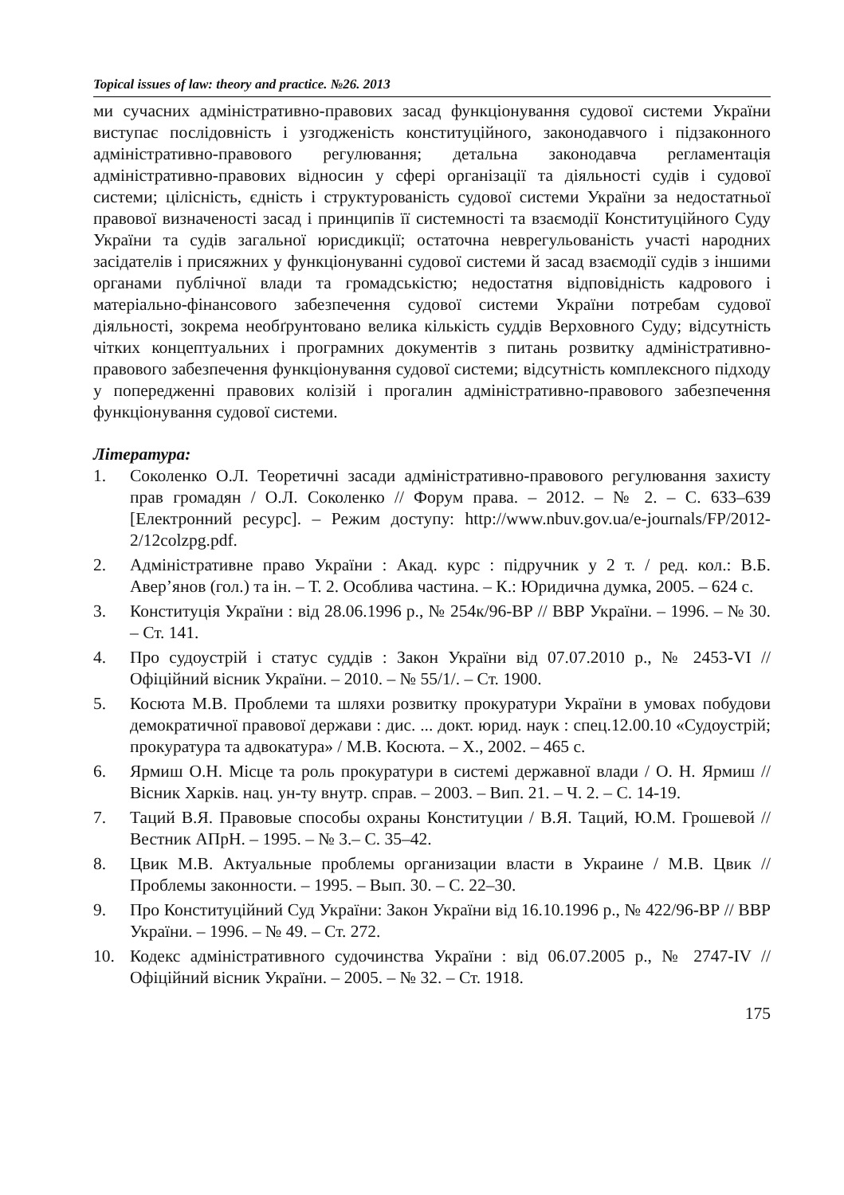Topical issues of law: theory and practice. №26. 2013
ми сучасних адміністративно-правових засад функціонування судової системи України виступає послідовність і узгодженість конституційного, законодавчого і підзаконного адміністративно-правового регулювання; детальна законодавча регламентація адміністративно-правових відносин у сфері організації та діяльності судів і судової системи; цілісність, єдність і структурованість судової системи України за недостатньої правової визначеності засад і принципів її системності та взаємодії Конституційного Суду України та судів загальної юрисдикції; остаточна неврегульованість участі народних засідателів і присяжних у функціонуванні судової системи й засад взаємодії судів з іншими органами публічної влади та громадськістю; недостатня відповідність кадрового і матеріально-фінансового забезпечення судової системи України потребам судової діяльності, зокрема необґрунтовано велика кількість суддів Верховного Суду; відсутність чітких концептуальних і програмних документів з питань розвитку адміністративно-правового забезпечення функціонування судової системи; відсутність комплексного підходу у попередженні правових колізій і прогалин адміністративно-правового забезпечення функціонування судової системи.
Література:
1. Соколенко О.Л. Теоретичні засади адміністративно-правового регулювання захисту прав громадян / О.Л. Соколенко // Форум права. – 2012. – № 2. – С. 633–639 [Електронний ресурс]. – Режим доступу: http://www.nbuv.gov.ua/e-journals/FP/2012-2/12colzpg.pdf.
2. Адміністративне право України : Акад. курс : підручник у 2 т. / ред. кол.: В.Б. Авер’янов (гол.) та ін. – Т. 2. Особлива частина. – К.: Юридична думка, 2005. – 624 с.
3. Конституція України : від 28.06.1996 р., № 254к/96-ВР // ВВР України. – 1996. – № 30. – Ст. 141.
4. Про судоустрій і статус суддів : Закон України від 07.07.2010 р., № 2453-VI // Офіційний вісник України. – 2010. – № 55/1/. – Ст. 1900.
5. Косюта М.В. Проблеми та шляхи розвитку прокуратури України в умовах побудови демократичної правової держави : дис. ... докт. юрид. наук : спец.12.00.10 «Судоустрій; прокуратура та адвокатура» / М.В. Косюта. – Х., 2002. – 465 с.
6. Ярмиш О.Н. Місце та роль прокуратури в системі державної влади / О. Н. Ярмиш // Вісник Харків. нац. ун-ту внутр. справ. – 2003. – Вип. 21. – Ч. 2. – С. 14-19.
7. Таций В.Я. Правовые способы охраны Конституции / В.Я. Таций, Ю.М. Грошевой // Вестник АПрН. – 1995. – № 3.– С. 35–42.
8. Цвик М.В. Актуальные проблемы организации власти в Украине / М.В. Цвик // Проблемы законности. – 1995. – Вып. 30. – С. 22–30.
9. Про Конституційний Суд України: Закон України від 16.10.1996 р., № 422/96-ВР // ВВР України. – 1996. – № 49. – Ст. 272.
10. Кодекс адміністративного судочинства України : від 06.07.2005 р., № 2747-IV // Офіційний вісник України. – 2005. – № 32. – Ст. 1918.
175